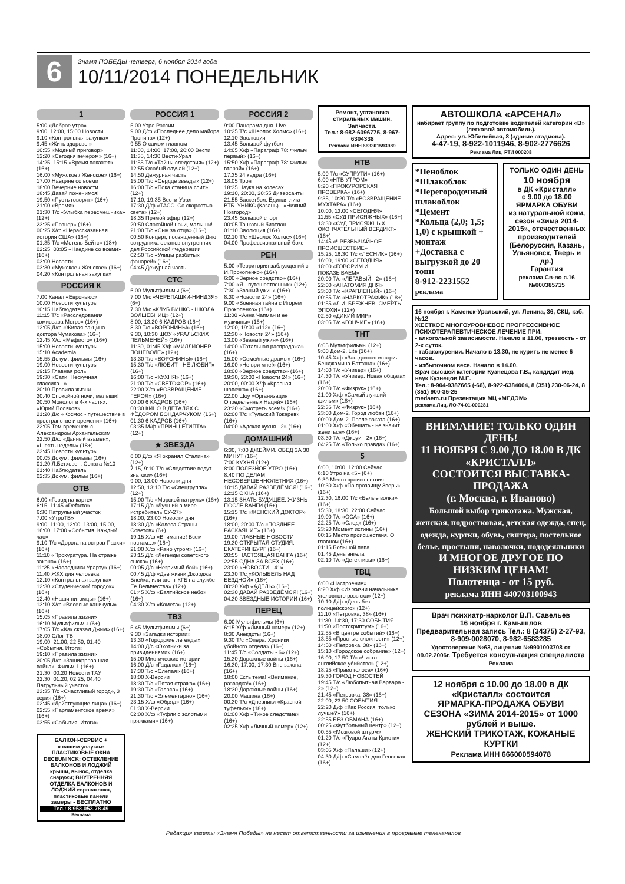6
Знамя ПОБЕДЫ четверг, 6 ноября 2014 года
10/11/2014 ПОНЕДЕЛЬНИК
1
5:00 «Доброе утро»
9:00, 12:00, 15:00 Новости
9:10 «Контрольная закупка»
9:45 «Жить здорово!»
10:55 «Модный приговор»
12:20 «Сегодня вечером» (16+)
14:25, 15:15 «Время покажет» (16+)
16:00 «Мужское / Женское» (16+)
17:00 Наедине со всеми
18:00 Вечерние новости
18:45 Давай поженимся!
19:50 «Пусть говорят» (16+)
21:00 «Время»
21:30 Т/с «Улыбка пересмешника» (12+)
23:25 «Познер» (16+)
00:25 Х/ф «Нерассказанная история США» (16+)
01:35 Т/с «Мотель Бейтс» (18+)
02:25, 03:05 «Наедине со всеми» (16+)
03:00 Новости
03:30 «Мужское / Женское» (16+)
04:20 «Контрольная закупка»
РОССИЯ К
7:00 Канал «Евроньюс»
10:00 Новости культуры
10:15 Наблюдатель
11:15 Т/с «Расследования комиссара Мегрэ» (16+)
12:05 Д/ф «Живая вакцина доктора Чумакова» (16+)
12:45 Х/ф «Мефисто» (16+)
15:00 Новости культуры
15:10 Academia
15:55 Докум. фильмы (16+)
19:00 Новости культуры
19:15 Главная роль
19:30 «Сати. Нескучная классика...»
20:10 Правила жизни
20:40 Спокойной ночи, малыши!
20:50 Монолог в 4-х частях. «Юрий Поляков»
21:20 Д/с «Космос - путешествие в пространстве и времени» (16+)
22:05 Тем временем с Александром Архангельским
22:50 Д/ф «Данный взамен», «Шесть недель» (18+)
23:45 Новости культуры
00:05 Докум. фильмы (16+)
01:20 Л.Бетховен. Соната №10
01:40 Наблюдатель
02:35 Докум. фильм (16+)
ОТВ
6:00 «Город на карте»
6:15, 11:45 «Defacto»
6:30 Патрульный участок
7:00 «УтроТВ»
9:00, 11:00, 12:00, 13:00, 15:00, 16:00, 17:00 «События. Каждый час»
9:10 Т/с «Дорога на остров Пасхи» (16+)
11:10 «Прокуратура. На страже закона» (16+)
11:25 «Наследники Урарту» (16+)
11:40 ЖКХ для человека
12:10 «Контрольная закупка»
12:30 «Студенческий городок» (16+)
12:40 «Наши питомцы» (16+)
13:10 Х/ф «Веселые каникулы» (16+)
15:05 «Правила жизни»
16:10 Мультфильмы (6+)
17:05 Т/с «Как сказал Джим» (16+)
18:00 СЛог-ТВ
19:00, 21:00, 22:50, 01:40 «События. Итоги»
19:10 «Правила жизни»
20:05 Д/ф «Зашифрованная война». Фильм 1 (16+)
21:30, 00:20 Новости ТАУ
22:30, 01:20, 02:25, 04:40 Патрульный участок
23:35 Т/с «Счастливый город», 3 серия (16+)
02:45 «Действующие лица» (16+)
02:55 «Парламентское время» (16+)
03:55 «События. Итоги»
БАЛКОН-СЕРВИС +
к вашим услугам: ПЛАСТИКОВЫЕ ОКНА DECEUNINCK; ОСТЕКЛЕНИЕ БАЛКОНОВ И ЛОДЖИЙ крыши, вынос, отделка снаружи; ВНУТРЕННЯЯ ОТДЕЛКА БАЛКОНОВ И ЛОДЖИЙ евровагонка, пластиковые панели
замеры - БЕСПЛАТНО
Тел.: 8-953-053-78-49
Реклама
РОССИЯ 1
5:00 Утро России
9:00 Д/ф «Последнее дело майора Пронина» (12+)
9:55 О самом главном
11:00, 14:00, 17:00, 20:00 Вести
11:35, 14:30 Вести-Урал
11:55 Т/с «Тайны следствия» (12+)
12:55 Особый случай (12+)
14:50 Дежурная часть
15:00 Т/с «Сердце звезды» (12+)
16:00 Т/с «Пока станица спит» (12+)
17:10, 19:35 Вести-Урал
17:30 Д/ф «ТАСС. Со скоростью света» (12+)
18:35 Прямой эфир (12+)
20:50 Спокойной ночи, малыши!
21:00 Т/с «Сын за отца» (16+)
00:50 Концерт, посвященный Дню сотрудника органов внутренних дел Российской Федерации
02:50 Т/с «Улицы разбитых фонарей» (16+)
04:45 Дежурная часть
СТС
6:00 Мультфильмы (6+)
7:00 М/с «ЧЕРЕПАШКИ-НИНДЗЯ» (6+)
7:30 М/с «КЛУБ ВИНКС - ШКОЛА ВОЛШЕБНИЦ» (12+)
8:00, 13:20 6 КАДРОВ (16+)
8:30 Т/с «ВОРОНИНЫ» (16+)
9:30, 10:30 ШОУ «УРАЛЬСКИХ ПЕЛЬМЕНЕЙ» (16+)
11:30, 01:45 Х/ф «МИЛЛИОНЕР ПОНЕВОЛЕ» (12+)
13:30 Т/с «ВОРОНИНЫ» (16+)
15:30 Т/с «ЛЮБИТ - НЕ ЛЮБИТ» (16+)
16:00 Т/с «КУХНЯ» (16+)
21:00 Т/с «СВЕТОФОР» (16+)
22:00 Х/ф «ВОЗВРАЩЕНИЕ ГЕРОЯ» (16+)
00:00 6 КАДРОВ (16+)
00:30 КИНО В ДЕТАЛЯХ С ФЁДОРОМ БОНДАРЧУКОМ (16+)
01:30 6 КАДРОВ (16+)
03:35 М/ф «ПРИНЦ ЕГИПТА» (12+)
★ ЗВЕЗДА
6:00 Д/ф «Я охранял Сталина» (12+)
7:15, 9:10 Т/с «Следствие ведут знатоки» (16+)
9:00, 13:00 Новости дня
12:50, 13:10 Т/с «Спецгруппа» (12+)
15:00 Т/с «Морской патруль» (16+)
17:15 Д/с «Лучший в мире истребитель СУ-27»
18:00, 23:00 Новости дня
18:30 Д/с «Колеса Страны Советов» (6+)
19:15 Х/ф «Внимание! Всем постам...» (16+)
21:00 Х/ф «Рано утром» (16+)
23:15 Д/с «Легенды советского сыска» (16+)
00:05 Д/с «Незримый бой» (16+)
00:45 Д/ф «Две жизни Джорджа Блейка, или агент КГБ на службе Ее Величества» (12+)
01:45 Х/ф «Балтийское небо» (16+)
04:30 Х/ф «Комета» (12+)
ТВ3
5:45 Мультфильмы (6+)
9:30 «Загадки истории»
13:30 «Городские легенды»
14:00 Д/с «Охотники за привидениями» (16+)
15:00 Мистические истории
16:00 Д/с «Гадалка» (16+)
17:30 Т/с «Слепая» (16+)
18:00 Х-Версии
18:30 Т/с «Пятая стража» (16+)
19:30 Т/с «Голоса» (16+)
21:30 Т/с «Элементарно» (16+)
23:15 Х/ф «Обряд» (16+)
01:30 Х-Версии
02:00 Х/ф «Туфли с золотыми пряжками» (16+)
РОССИЯ 2
9:00 Панорама дня. Live
10:25 Т/с «Шерлок Холмс» (16+)
12:10 Эволюция
13:45 Большой футбол
14:05 Х/ф «Параграф 78: Фильм первый» (16+)
15:50 Х/ф «Параграф 78: Фильм второй» (16+)
17:35 24 кадра (16+)
18:05 Трон
18:35 Наука на колесах
19:10, 20:00, 20:55 Диверсанты
21:55 Баскетбол. Единая лига ВТБ. УНИКС (Казань) - «Нижний Новгород»
23:45 Большой спорт
00:05 Танковый биатлон
01:10 Эволюция (16+)
02:10 Т/с «Шерлок Холмс» (16+)
04:00 Профессиональный бокс
РЕН
5:00 «Территория заблуждений с И.Прокопенко» (16+)
6:00 «Верное средство» (16+)
7:00 «Я - путешественник» (12+)
7:30 «Званый ужин» (16+)
8:30 «Новости 24» (16+)
9:00 «Военная тайна с Игорем Прокопенко» (16+)
11:00 «Анна Чапман и ее мужчины» (16+)
12:00, 19:00 «112» (16+)
12:30 «Новости 24» (16+)
13:00 «Званый ужин» (16+)
14:00 «Тотальная распродажа» (16+)
15:00 «Семейные драмы» (16+)
16:00 «Не ври мне!» (16+)
18:00 «Верное средство» (16+)
19:30, 23:00 «Новости 24» (16+)
20:00, 00:00 Х/ф «Красная шапочка» (16+)
22:00 Шоу «Организация Определенных Наций» (16+)
23:30 «Смотреть всем!» (16+)
02:00 Т/с «Тульский Токарев» (16+)
04:00 «Адская кухня - 2» (16+)
ДОМАШНИЙ
6:30, 7:00 ДЖЕЙМИ. ОБЕД ЗА 30 МИНУТ (16+)
7:00 КУХНЯ (12+)
8:00 ПОЛЕЗНОЕ УТРО (16+)
8:40 ПО ДЕЛАМ НЕСОВЕРШЕННОЛЕТНИХ (16+)
10:15 ДАВАЙ РАЗВЕДЁМСЯ! (16+)
12:15 ОКНА (16+)
13:15 ЗНАТЬ БУДУЩЕЕ. ЖИЗНЬ ПОСЛЕ ВАНГИ (16+)
15:15 Т/с «ЖЕНСКИЙ ДОКТОР» (16+)
18:00, 20:00 Т/с «ПОЗДНЕЕ РАСКАЯНИЕ» (16+)
19:00 ГЛАВНЫЕ НОВОСТИ
19:30 ОТКРЫТАЯ СТУДИЯ. ЕКАТЕРИНБУРГ (16+)
20:55 НАСТОЯЩАЯ ВАНГА (16+)
22:55 ОДНА ЗА ВСЕХ (16+)
23:00 «НОВОСТИ - 41»
23:30 Т/с «КОЛЫБЕЛЬ НАД БЕЗДНОЙ» (16+)
00:30 Х/ф «АДЕЛЬ» (16+)
02:30 ДАВАЙ РАЗВЕДЁМСЯ! (16+)
04:30 ЗВЁЗДНЫЕ ИСТОРИИ (16+)
ПЕРЕЦ
6:00 Мультфильмы (6+)
6:15 Х/ф «Личный номер» (12+)
8:30 Анекдоты (16+)
9:30 Т/с «Опера. Хроники убойного отдела» (16+)
11:45 Т/с «Солдаты - 6» (12+)
15:30 Дорожные войны (16+)
16:30, 17:00, 17:30 Вне закона (16+)
18:00 Есть тема! «Внимание, разводка!» (16+)
18:30 Дорожные войны (16+)
20:00 Машина (16+)
00:30 Т/с «Дневники «Красной туфельки» (18+)
01:00 Х/ф «Тихое следствие» (16+)
02:25 Х/ф «Личный номер» (12+)
Ремонт, установка стиральных машин. Запчасти.
Тел.: 8-982-6096775, 8-967-6304338
Реклама ИНН 663301593989
НТВ
5:00 Т/с «СУПРУГИ» (16+)
6:00 «НТВ УТРОМ»
8:20 «ПРОКУРОРСКАЯ ПРОВЕРКА» (16+)
9:35, 10:20 Т/с «ВОЗВРАЩЕНИЕ МУХТАРА» (16+)
10:00, 13:00 «СЕГОДНЯ»
11:55 «СУД ПРИСЯЖНЫХ» (16+)
13:30 «СУД ПРИСЯЖНЫХ. ОКОНЧАТЕЛЬНЫЙ ВЕРДИКТ» (16+)
14:45 «ЧРЕЗВЫЧАЙНОЕ ПРОИСШЕСТВИЕ»
15:25, 16:30 Т/с «ЛЕСНИК» (16+)
16:00, 19:00 «СЕГОДНЯ»
18:00 «ГОВОРИМ И ПОКАЗЫВАЕМ»
20:00 Т/с «ЛЕГАВЫЙ - 2» (16+)
22:00 «АНАТОМИЯ ДНЯ»
23:00 Т/с «КРАПЛЕНЫЙ» (16+)
00:55 Т/с «НАРКОТРАФИК» (18+)
01:55 «Л.И. БРЕЖНЕВ. СМЕРТЬ ЭПОХИ» (12+)
02:50 «ДИКИЙ МИР»
03:05 Т/с «ГОНЧИЕ» (16+)
ТНТ
6:05 Мультфильмы (12+)
9:00 Дом-2. Lite (16+)
10:45 Х/ф «Загадочная история Бенджамина Баттона» (16+)
14:00 Т/с «Универ» (16+)
14:30 Т/с «Универ. Новая общага» (16+)
20:00 Т/с «Физрук» (16+)
21:00 Х/ф «Самый лучший фильм» (18+)
22:35 Т/с «Физрук» (16+)
23:00 Дом-2. Город любви (16+)
00:00 Дом-2. После заката (16+)
01:00 Х/ф «Обещать - не значит жениться» (16+)
03:30 Т/с «Джоуи - 2» (16+)
04:25 Т/с «Только правда» (16+)
5
6:00, 10:00, 12:00 Сейчас
6:10 Утро на «5» (6+)
9:30 Место происшествия
10:30 Х/ф «По прозвищу Зверь» (16+)
12:30, 16:00 Т/с «Белые волки» (16+)
15:30, 18:30, 22:00 Сейчас
19:00 Т/с «ОСА» (16+)
22:25 Т/с «След» (16+)
23:20 Момент истины (16+)
00:15 Место происшествия. О главном (16+)
01:15 Большой папа
01:45 День ангела
02:10 Т/с «Детективы» (16+)
ТВЦ
6:00 «Настроение»
8:20 Х/ф «Из жизни начальника уголовного розыска» (12+)
10:10 Д/ф «День без полицейского» (12+)
11:10 «Петровка, 38» (16+)
11:30, 14:30, 17:30 СОБЫТИЯ
11:50 «Постскриптум» (16+)
12:55 «В центре событий» (16+)
13:55 «Простые сложности» (12+)
14:50 «Петровка, 38» (16+)
15:10 «Городское собрание» (12+)
16:00, 17:50 Т/с «Чисто английское убийство» (12+)
18:25 «Право голоса» (16+)
19:30 ГОРОД НОВОСТЕЙ
19:45 Т/с «Любопытная Варвара - 2» (12+)
21:45 «Петровка, 38» (16+)
22:00, 23:50 СОБЫТИЯ
22:20 Д/ф «Как Россия, только лучше?» (16+)
22:55 БЕЗ ОБМАНА (16+)
00:25 «Футбольный центр» (12+)
00:55 «Мозговой штурм»
01:20 Т/с «Пуаро Агаты Кристи» (12+)
03:05 Х/ф «Папаши» (12+)
04:30 Д/ф «Самолёт для Генсека» (16+)
АВТОШКОЛА «АРСЕНАЛ»
набирает группу по подготовке водителей категории «В» (легковой автомобиль).
Адрес: ул. Юбилейная, 8 (здание стадиона).
4-47-19, 8-922-1011946, 8-902-2776626
Реклама Лиц. РТИ 000208
*Пеноблок
*Шлакоблок
*Перегородочный шлакоблок
*Цемент
*Кольца (2,0; 1,5; 1,0) с крышкой + монтаж
+Доставка с выгрузкой до 20 тонн
8-912-2231552 реклама
ТОЛЬКО ОДИН ДЕНЬ
10 ноября
в ДК «Кристалл»
с 9.00 до 18.00
ЯРМАРКА ОБУВИ
из натуральной кожи, сезон «Зима 2014-2015», отечественных производителей (Белоруссия, Казань, Ульяновск, Тверь и др.)
Гарантия
реклама Св-во с.16 №000385715
16 ноября г. Каменск-Уральский, ул. Ленина, 36, СКЦ, каб. №12
ЖЕСТКОЕ МНОГОУРОВНЕВОЕ ПРОГРЕССИВНОЕ ПСИХОТЕРАПЕВТИЧЕСКОЕ ЛЕЧЕНИЕ ПРИ:
- алкогольной зависимости. Начало в 11.00, трезвость - от 2-х суток.
- табакокурении. Начало в 13.30, не курить не менее 6 часов.
- избыточном весе. Начало в 14.00.
Врач высшей категории Кузнецова Г.В., кандидат мед. наук Кузнецов М.Е.
Тел.: 8-904-9387665 (-66), 8-922-6384004, 8 (351) 230-06-24, 8 (351) 900-35-25
medaem.ru Презентация МЦ «МЕДЭМ»
реклама Лиц. ЛО-74-01-000281
ВНИМАНИЕ! ТОЛЬКО ОДИН ДЕНЬ!
11 НОЯБРЯ С 9.00 ДО 18.00 В ДК «КРИСТАЛЛ»
СОСТОИТСЯ ВЫСТАВКА-ПРОДАЖА
(г. Москва, г. Иваново)
Большой выбор трикотажа. Мужская, женская, подростковая, детская одежда, спец. одежда, куртки, обувь, свитера, постельное белье, простыни, наволочки, пододеяльники
И МНОГОЕ ДРУГОЕ ПО НИЗКИМ ЦЕНАМ!
Полотенца - от 15 руб.
реклама ИНН 440703100943
Врач психиатр-нарколог В.П. Савельев
16 ноября г. Камышлов
Предварительная запись Тел.: 8 (34375) 2-27-93, 8-909-0028070, 8-982-6583285
Удостоверение №63, лицензия №9901003708 от 09.02.2006г. Требуется консультация специалиста Реклама
12 ноября с 10.00 до 18.00 в ДК «Кристалл» состоится
ЯРМАРКА-ПРОДАЖА ОБУВИ
СЕЗОНА «ЗИМА 2014-2015» от 1000 рублей и выше.
ЖЕНСКИЙ ТРИКОТАЖ, КОЖАНЫЕ КУРТКИ
Реклама ИНН 666000594078
Редакция газеты «Знамя Победы» не несет ответственности за изменения в программе телеканалов